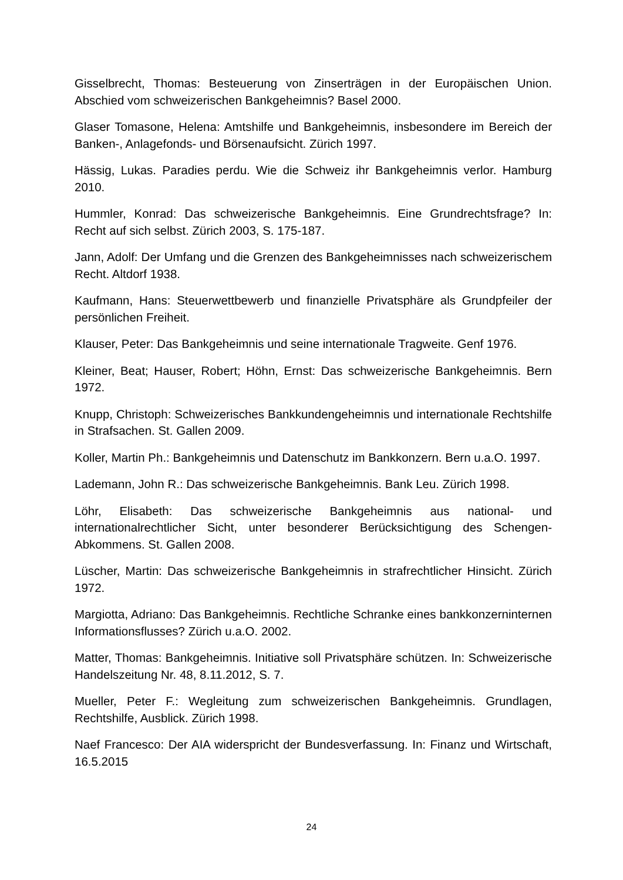Gisselbrecht, Thomas: Besteuerung von Zinserträgen in der Europäischen Union. Abschied vom schweizerischen Bankgeheimnis? Basel 2000.
Glaser Tomasone, Helena: Amtshilfe und Bankgeheimnis, insbesondere im Bereich der Banken-, Anlagefonds- und Börsenaufsicht. Zürich 1997.
Hässig, Lukas. Paradies perdu. Wie die Schweiz ihr Bankgeheimnis verlor. Hamburg 2010.
Hummler, Konrad: Das schweizerische Bankgeheimnis. Eine Grundrechtsfrage? In: Recht auf sich selbst. Zürich 2003, S. 175-187.
Jann, Adolf: Der Umfang und die Grenzen des Bankgeheimnisses nach schweizerischem Recht. Altdorf 1938.
Kaufmann, Hans: Steuerwettbewerb und finanzielle Privatsphäre als Grundpfeiler der persönlichen Freiheit.
Klauser, Peter: Das Bankgeheimnis und seine internationale Tragweite. Genf 1976.
Kleiner, Beat; Hauser, Robert; Höhn, Ernst: Das schweizerische Bankgeheimnis. Bern 1972.
Knupp, Christoph: Schweizerisches Bankkundengeheimnis und internationale Rechtshilfe in Strafsachen. St. Gallen 2009.
Koller, Martin Ph.: Bankgeheimnis und Datenschutz im Bankkonzern. Bern u.a.O. 1997.
Lademann, John R.: Das schweizerische Bankgeheimnis. Bank Leu. Zürich 1998.
Löhr, Elisabeth: Das schweizerische Bankgeheimnis aus national- und internationalrechtlicher Sicht, unter besonderer Berücksichtigung des Schengen-Abkommens. St. Gallen 2008.
Lüscher, Martin: Das schweizerische Bankgeheimnis in strafrechtlicher Hinsicht. Zürich 1972.
Margiotta, Adriano: Das Bankgeheimnis. Rechtliche Schranke eines bankkonzerninternen Informationsflusses? Zürich u.a.O. 2002.
Matter, Thomas: Bankgeheimnis. Initiative soll Privatsphäre schützen. In: Schweizerische Handelszeitung Nr. 48, 8.11.2012, S. 7.
Mueller, Peter F.: Wegleitung zum schweizerischen Bankgeheimnis. Grundlagen, Rechtshilfe, Ausblick. Zürich 1998.
Naef Francesco: Der AIA widerspricht der Bundesverfassung. In: Finanz und Wirtschaft, 16.5.2015
24